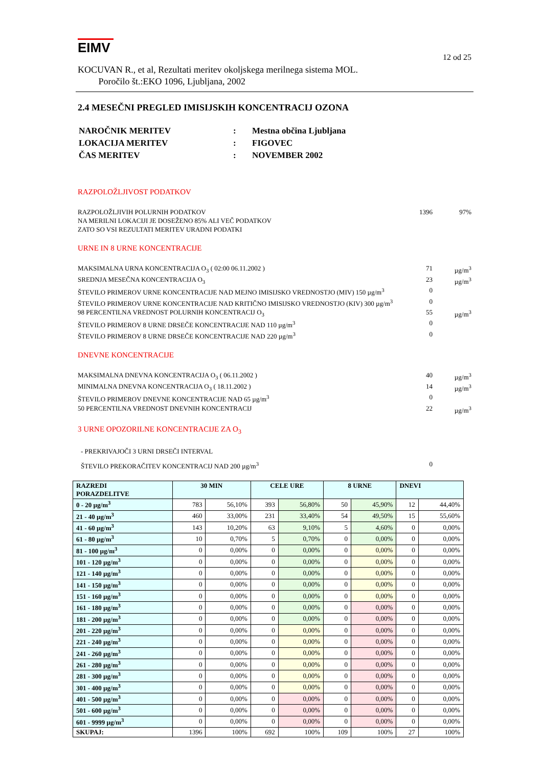EIMV
12 od 25
KOCUVAN R., et al, Rezultati meritev okoljskega merilnega sistema MOL.
Poročilo št.:EKO 1096, Ljubljana, 2002
2.4 MESEČNI PREGLED IMISIJSKIH KONCENTRACIJ OZONA
| NAROČNIK MERITEV | : | Mestna občina Ljubljana |
| LOKACIJA MERITEV | : | FIGOVEC |
| ČAS MERITEV | : | NOVEMBER 2002 |
RAZPOLOŽLJIVOST PODATKOV
RAZPOLOŽLJIVIH POLURNIH PODATKOV 1396 97%
NA MERILNI LOKACIJI JE DOSEŽENO 85% ALI VEČ PODATKOV
ZATO SO VSI REZULTATI MERITEV URADNI PODATKI
URNE IN 8 URNE KONCENTRACIJE
MAKSIMALNA URNA KONCENTRACIJA O<sub>3</sub> ( 02:00 06.11.2002 ) 71 µg/m<sup>3</sup>
SREDNJA MESEČNA KONCENTRACIJA O<sub>3</sub> 23 µg/m<sup>3</sup>
ŠTEVILO PRIMEROV URNE KONCENTRACIJE NAD MEJNO IMISIJSKO VREDNOSTJO (MIV) 150 µg/m<sup>3</sup> 0
ŠTEVILO PRIMEROV URNE KONCENTRACIJE NAD KRITIČNO IMISIJSKO VREDNOSTJO (KIV) 300 µg/m<sup>3</sup> 0
98 PERCENTILNA VREDNOST POLURNIH KONCENTRACIJ O<sub>3</sub> 55 µg/m<sup>3</sup>
ŠTEVILO PRIMEROV 8 URNE DRSEČE KONCENTRACIJE NAD 110 µg/m<sup>3</sup> 0
ŠTEVILO PRIMEROV 8 URNE DRSEČE KONCENTRACIJE NAD 220 µg/m<sup>3</sup> 0
DNEVNE KONCENTRACIJE
MAKSIMALNA DNEVNA KONCENTRACIJA O<sub>3</sub> ( 06.11.2002 ) 40 µg/m<sup>3</sup>
MINIMALNA DNEVNA KONCENTRACIJA O<sub>3</sub> ( 18.11.2002 ) 14 µg/m<sup>3</sup>
ŠTEVILO PRIMEROV DNEVNE KONCENTRACIJE NAD 65 µg/m<sup>3</sup> 0
50 PERCENTILNA VREDNOST DNEVNIH KONCENTRACIJ 22 µg/m<sup>3</sup>
3 URNE OPOZORILNE KONCENTRACIJE ZA O<sub>3</sub>
- PREKRIVAJOČI 3 URNI DRSEČI INTERVAL
ŠTEVILO PREKORAČITEV KONCENTRACIJ NAD 200 µg/m<sup>3</sup> 0
| RAZREDI PORAZDELITVE | 30 MIN | | CELE URE | | 8 URNE | | DNEVI | |
| --- | --- | --- | --- | --- | --- | --- | --- | --- |
| 0 - 20 µg/m<sup>3</sup> | 783 | 56,10% | 393 | 56,80% | 50 | 45,90% | 12 | 44,40% |
| 21 - 40 µg/m<sup>3</sup> | 460 | 33,00% | 231 | 33,40% | 54 | 49,50% | 15 | 55,60% |
| 41 - 60 µg/m<sup>3</sup> | 143 | 10,20% | 63 | 9,10% | 5 | 4,60% | 0 | 0,00% |
| 61 - 80 µg/m<sup>3</sup> | 10 | 0,70% | 5 | 0,70% | 0 | 0,00% | 0 | 0,00% |
| 81 - 100 µg/m<sup>3</sup> | 0 | 0,00% | 0 | 0,00% | 0 | 0,00% | 0 | 0,00% |
| 101 - 120 µg/m<sup>3</sup> | 0 | 0,00% | 0 | 0,00% | 0 | 0,00% | 0 | 0,00% |
| 121 - 140 µg/m<sup>3</sup> | 0 | 0,00% | 0 | 0,00% | 0 | 0,00% | 0 | 0,00% |
| 141 - 150 µg/m<sup>3</sup> | 0 | 0,00% | 0 | 0,00% | 0 | 0,00% | 0 | 0,00% |
| 151 - 160 µg/m<sup>3</sup> | 0 | 0,00% | 0 | 0,00% | 0 | 0,00% | 0 | 0,00% |
| 161 - 180 µg/m<sup>3</sup> | 0 | 0,00% | 0 | 0,00% | 0 | 0,00% | 0 | 0,00% |
| 181 - 200 µg/m<sup>3</sup> | 0 | 0,00% | 0 | 0,00% | 0 | 0,00% | 0 | 0,00% |
| 201 - 220 µg/m<sup>3</sup> | 0 | 0,00% | 0 | 0,00% | 0 | 0,00% | 0 | 0,00% |
| 221 - 240 µg/m<sup>3</sup> | 0 | 0,00% | 0 | 0,00% | 0 | 0,00% | 0 | 0,00% |
| 241 - 260 µg/m<sup>3</sup> | 0 | 0,00% | 0 | 0,00% | 0 | 0,00% | 0 | 0,00% |
| 261 - 280 µg/m<sup>3</sup> | 0 | 0,00% | 0 | 0,00% | 0 | 0,00% | 0 | 0,00% |
| 281 - 300 µg/m<sup>3</sup> | 0 | 0,00% | 0 | 0,00% | 0 | 0,00% | 0 | 0,00% |
| 301 - 400 µg/m<sup>3</sup> | 0 | 0,00% | 0 | 0,00% | 0 | 0,00% | 0 | 0,00% |
| 401 - 500 µg/m<sup>3</sup> | 0 | 0,00% | 0 | 0,00% | 0 | 0,00% | 0 | 0,00% |
| 501 - 600 µg/m<sup>3</sup> | 0 | 0,00% | 0 | 0,00% | 0 | 0,00% | 0 | 0,00% |
| 601 - 9999 µg/m<sup>3</sup> | 0 | 0,00% | 0 | 0,00% | 0 | 0,00% | 0 | 0,00% |
| SKUPAJ: | 1396 | 100% | 692 | 100% | 109 | 100% | 27 | 100% |